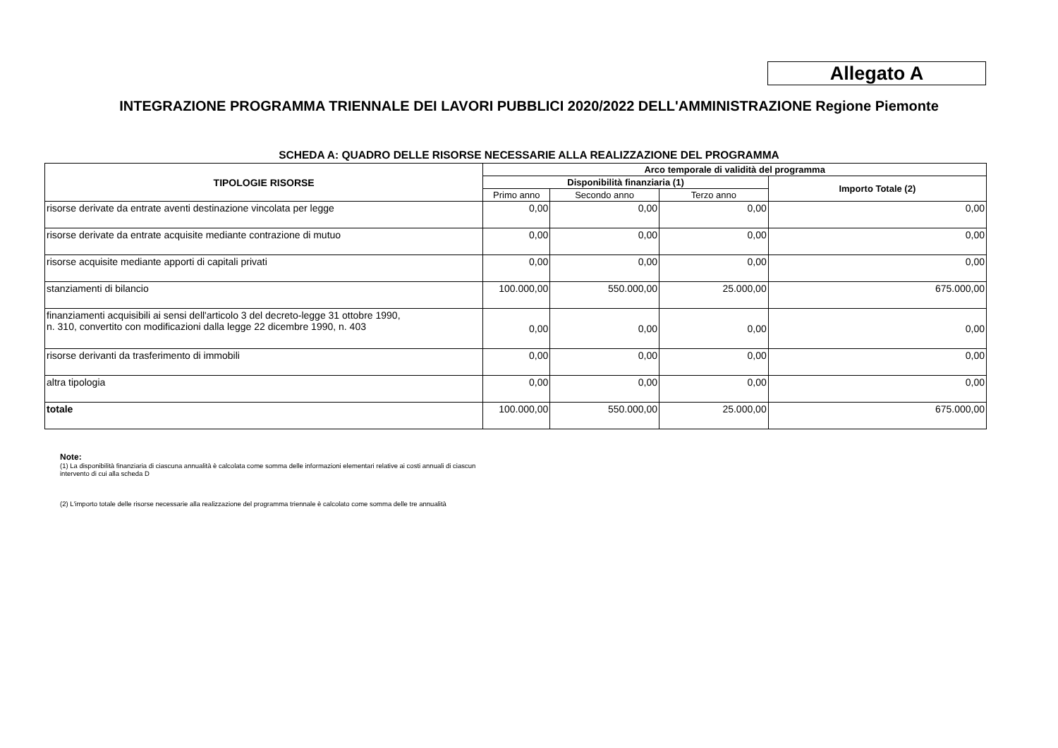Allegato A
INTEGRAZIONE PROGRAMMA TRIENNALE DEI LAVORI PUBBLICI 2020/2022 DELL'AMMINISTRAZIONE Regione Piemonte
SCHEDA A: QUADRO DELLE RISORSE NECESSARIE ALLA REALIZZAZIONE DEL PROGRAMMA
| TIPOLOGIE RISORSE | Arco temporale di validità del programma | | | |
| --- | --- | --- | --- | --- |
| | Disponibilità finanziaria (1) | | | Importo Totale (2) |
| | Primo anno | Secondo anno | Terzo anno | |
| risorse derivate da entrate aventi destinazione vincolata per legge | 0,00 | 0,00 | 0,00 | 0,00 |
| risorse derivate da entrate acquisite mediante contrazione di mutuo | 0,00 | 0,00 | 0,00 | 0,00 |
| risorse acquisite mediante apporti di capitali privati | 0,00 | 0,00 | 0,00 | 0,00 |
| stanziamenti di bilancio | 100.000,00 | 550.000,00 | 25.000,00 | 675.000,00 |
| finanziamenti acquisibili ai sensi dell'articolo 3 del decreto-legge 31 ottobre 1990, n. 310, convertito con modificazioni dalla legge 22 dicembre 1990, n. 403 | 0,00 | 0,00 | 0,00 | 0,00 |
| risorse derivanti da trasferimento di immobili | 0,00 | 0,00 | 0,00 | 0,00 |
| altra tipologia | 0,00 | 0,00 | 0,00 | 0,00 |
| totale | 100.000,00 | 550.000,00 | 25.000,00 | 675.000,00 |
Note:
(1) La disponibilità finanziaria di ciascuna annualità è calcolata come somma delle informazioni elementari relative ai costi annuali di ciascun intervento di cui alla scheda D
(2) L'importo totale delle risorse necessarie alla realizzazione del programma triennale è calcolato come somma delle tre annualità